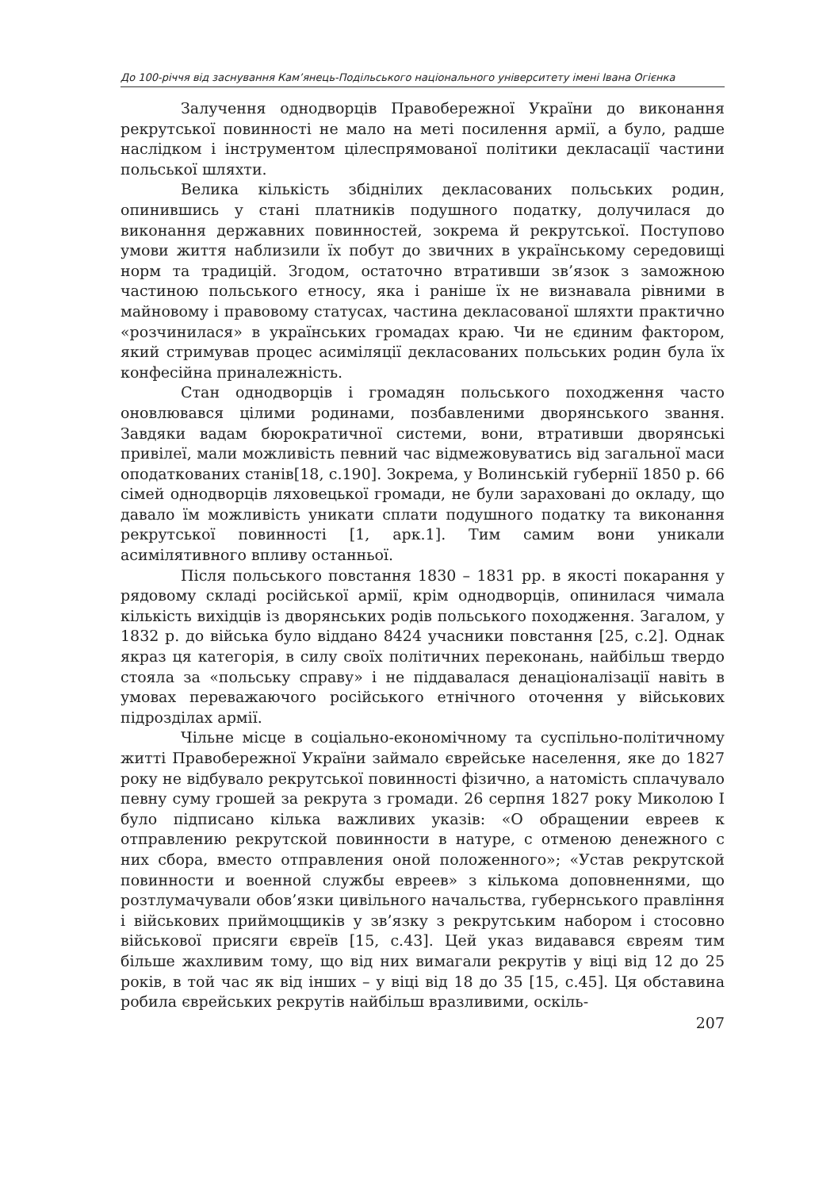До 100-річчя від заснування Кам’янець-Подільського національного університету імені Івана Огієнка
Залучення однодворців Правобережної України до виконання рекрутської повинності не мало на меті посилення армії, а було, радше наслідком і інструментом цілеспрямованої політики декласації частини польської шляхти.
Велика кількість збіднілих декласованих польських родин, опинившись у стані платників подушного податку, долучилася до виконання державних повинностей, зокрема й рекрутської. Поступово умови життя наблизили їх побут до звичних в українському середовищі норм та традицій. Згодом, остаточно втративши зв’язок з заможною частиною польського етносу, яка і раніше їх не визнавала рівними в майновому і правовому статусах, частина декласованої шляхти практично «розчинилася» в українських громадах краю. Чи не єдиним фактором, який стримував процес асиміляції декласованих польських родин була їх конфесійна приналежність.
Стан однодворців і громадян польського походження часто оновлювався цілими родинами, позбавленими дворянського звання. Завдяки вадам бюрократичної системи, вони, втративши дворянські привілеї, мали можливість певний час відмежовуватись від загальної маси оподаткованих станів[18, с.190]. Зокрема, у Волинській губернії 1850 р. 66 сімей однодворців ляховецької громади, не були зараховані до окладу, що давало їм можливість уникати сплати подушного податку та виконання рекрутської повинності [1, арк.1]. Тим самим вони уникали асимілятивного впливу останньої.
Після польського повстання 1830 – 1831 рр. в якості покарання у рядовому складі російської армії, крім однодворців, опинилася чимала кількість вихідців із дворянських родів польського походження. Загалом, у 1832 р. до війська було віддано 8424 учасники повстання [25, с.2]. Однак якраз ця категорія, в силу своїх політичних переконань, найбільш твердо стояла за «польську справу» і не піддавалася денаціоналізації навіть в умовах переважаючого російського етнічного оточення у військових підрозділах армії.
Чільне місце в соціально-економічному та суспільно-політичному житті Правобережної України займало єврейське населення, яке до 1827 року не відбувало рекрутської повинності фізично, а натомість сплачувало певну суму грошей за рекрута з громади. 26 серпня 1827 року Миколою I було підписано кілька важливих указів: «О обращении евреев к отправлению рекрутской повинности в натуре, с отменою денежного с них сбора, вместо отправления оной положенного»; «Устав рекрутской повинности и военной службы евреев» з кількома доповненнями, що розтлумачували обов’язки цивільного начальства, губернського правління і військових приймоцщиків у зв’язку з рекрутським набором і стосовно військової присяги євреїв [15, с.43]. Цей указ видавався євреям тим більше жахливим тому, що від них вимагали рекрутів у віці від 12 до 25 років, в той час як від інших – у віці від 18 до 35 [15, с.45]. Ця обставина робила єврейських рекрутів найбільш вразливими, оскіль-
207